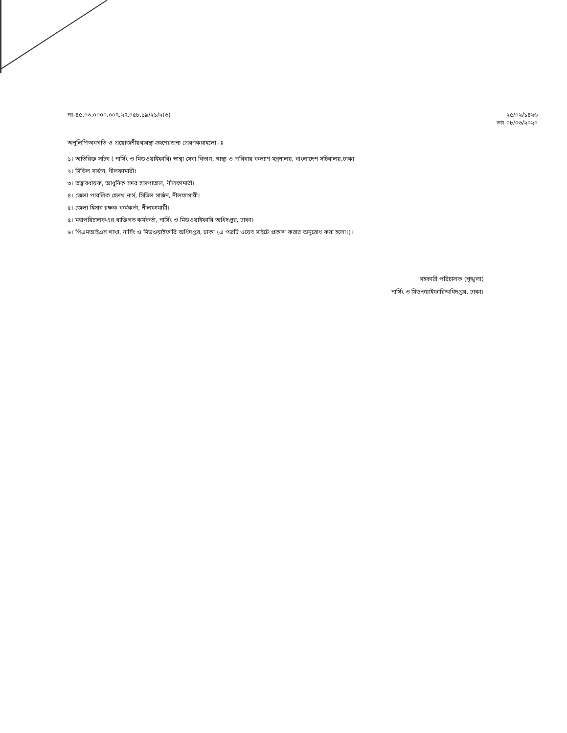নং-৪৫.০৩.০০০০.০০৭.২৭.০৫৮.১৯/২১/২(৬)
২৫/০২/১৪২৬
তাং ০৮/০৬/২০২০
অনুলিপিঅবগতি ও প্রয়োজনীয়ব্যবস্থা গ্রহণেরজন্য প্রেরণকরাহলো ঃ
১। অতিরিক্ত সচিব ( নার্সিং ও মিডওয়াইফারি) স্বাস্থ্য সেবা বিভাগ, স্বাস্থ্য ও পরিবার কল্যাণ মন্ত্রনালয়, বাংলাদেশ সচিবালয়,ঢাকা
২। সিভিল সার্জন, নীলফামারী।
৩। তত্ত্বাবধায়ক, আধুনিক সদর হাসপাতাল, নীলফামারী।
৪। জেলা পাবলিক হেলথ নার্স, সিভিল সার্জন, নীলফামারী।
৫। জেলা হিসাব রক্ষক কর্মকর্তা, নীলফামারী।
৫। মহাপরিচালকএর ব্যক্তিগত কর্মকর্তা, নার্সিং ও মিডওয়াইফারি অধিদপ্তর, ঢাকা।
৬। পিএমআইএস শাখা, নার্সিং ও মিডওয়াইফারি অধিদপ্তর, ঢাকা (এ পত্রটি ওয়েব সাইটে প্রকাশ করার অনুরোধ করা হলো।)।
সহকারী পরিচালক (শৃঙ্খলা)
নার্সিং ও মিডওয়াইফারিঅধিদপ্তর, ঢাকা।